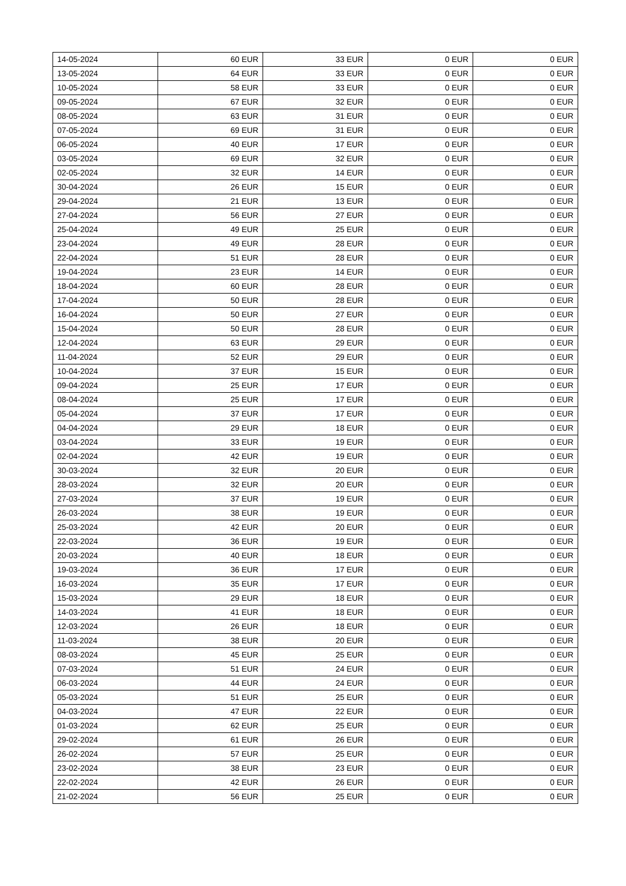| 14-05-2024 | 60 EUR | 33 EUR | 0 EUR | 0 EUR |
| 13-05-2024 | 64 EUR | 33 EUR | 0 EUR | 0 EUR |
| 10-05-2024 | 58 EUR | 33 EUR | 0 EUR | 0 EUR |
| 09-05-2024 | 67 EUR | 32 EUR | 0 EUR | 0 EUR |
| 08-05-2024 | 63 EUR | 31 EUR | 0 EUR | 0 EUR |
| 07-05-2024 | 69 EUR | 31 EUR | 0 EUR | 0 EUR |
| 06-05-2024 | 40 EUR | 17 EUR | 0 EUR | 0 EUR |
| 03-05-2024 | 69 EUR | 32 EUR | 0 EUR | 0 EUR |
| 02-05-2024 | 32 EUR | 14 EUR | 0 EUR | 0 EUR |
| 30-04-2024 | 26 EUR | 15 EUR | 0 EUR | 0 EUR |
| 29-04-2024 | 21 EUR | 13 EUR | 0 EUR | 0 EUR |
| 27-04-2024 | 56 EUR | 27 EUR | 0 EUR | 0 EUR |
| 25-04-2024 | 49 EUR | 25 EUR | 0 EUR | 0 EUR |
| 23-04-2024 | 49 EUR | 28 EUR | 0 EUR | 0 EUR |
| 22-04-2024 | 51 EUR | 28 EUR | 0 EUR | 0 EUR |
| 19-04-2024 | 23 EUR | 14 EUR | 0 EUR | 0 EUR |
| 18-04-2024 | 60 EUR | 28 EUR | 0 EUR | 0 EUR |
| 17-04-2024 | 50 EUR | 28 EUR | 0 EUR | 0 EUR |
| 16-04-2024 | 50 EUR | 27 EUR | 0 EUR | 0 EUR |
| 15-04-2024 | 50 EUR | 28 EUR | 0 EUR | 0 EUR |
| 12-04-2024 | 63 EUR | 29 EUR | 0 EUR | 0 EUR |
| 11-04-2024 | 52 EUR | 29 EUR | 0 EUR | 0 EUR |
| 10-04-2024 | 37 EUR | 15 EUR | 0 EUR | 0 EUR |
| 09-04-2024 | 25 EUR | 17 EUR | 0 EUR | 0 EUR |
| 08-04-2024 | 25 EUR | 17 EUR | 0 EUR | 0 EUR |
| 05-04-2024 | 37 EUR | 17 EUR | 0 EUR | 0 EUR |
| 04-04-2024 | 29 EUR | 18 EUR | 0 EUR | 0 EUR |
| 03-04-2024 | 33 EUR | 19 EUR | 0 EUR | 0 EUR |
| 02-04-2024 | 42 EUR | 19 EUR | 0 EUR | 0 EUR |
| 30-03-2024 | 32 EUR | 20 EUR | 0 EUR | 0 EUR |
| 28-03-2024 | 32 EUR | 20 EUR | 0 EUR | 0 EUR |
| 27-03-2024 | 37 EUR | 19 EUR | 0 EUR | 0 EUR |
| 26-03-2024 | 38 EUR | 19 EUR | 0 EUR | 0 EUR |
| 25-03-2024 | 42 EUR | 20 EUR | 0 EUR | 0 EUR |
| 22-03-2024 | 36 EUR | 19 EUR | 0 EUR | 0 EUR |
| 20-03-2024 | 40 EUR | 18 EUR | 0 EUR | 0 EUR |
| 19-03-2024 | 36 EUR | 17 EUR | 0 EUR | 0 EUR |
| 16-03-2024 | 35 EUR | 17 EUR | 0 EUR | 0 EUR |
| 15-03-2024 | 29 EUR | 18 EUR | 0 EUR | 0 EUR |
| 14-03-2024 | 41 EUR | 18 EUR | 0 EUR | 0 EUR |
| 12-03-2024 | 26 EUR | 18 EUR | 0 EUR | 0 EUR |
| 11-03-2024 | 38 EUR | 20 EUR | 0 EUR | 0 EUR |
| 08-03-2024 | 45 EUR | 25 EUR | 0 EUR | 0 EUR |
| 07-03-2024 | 51 EUR | 24 EUR | 0 EUR | 0 EUR |
| 06-03-2024 | 44 EUR | 24 EUR | 0 EUR | 0 EUR |
| 05-03-2024 | 51 EUR | 25 EUR | 0 EUR | 0 EUR |
| 04-03-2024 | 47 EUR | 22 EUR | 0 EUR | 0 EUR |
| 01-03-2024 | 62 EUR | 25 EUR | 0 EUR | 0 EUR |
| 29-02-2024 | 61 EUR | 26 EUR | 0 EUR | 0 EUR |
| 26-02-2024 | 57 EUR | 25 EUR | 0 EUR | 0 EUR |
| 23-02-2024 | 38 EUR | 23 EUR | 0 EUR | 0 EUR |
| 22-02-2024 | 42 EUR | 26 EUR | 0 EUR | 0 EUR |
| 21-02-2024 | 56 EUR | 25 EUR | 0 EUR | 0 EUR |